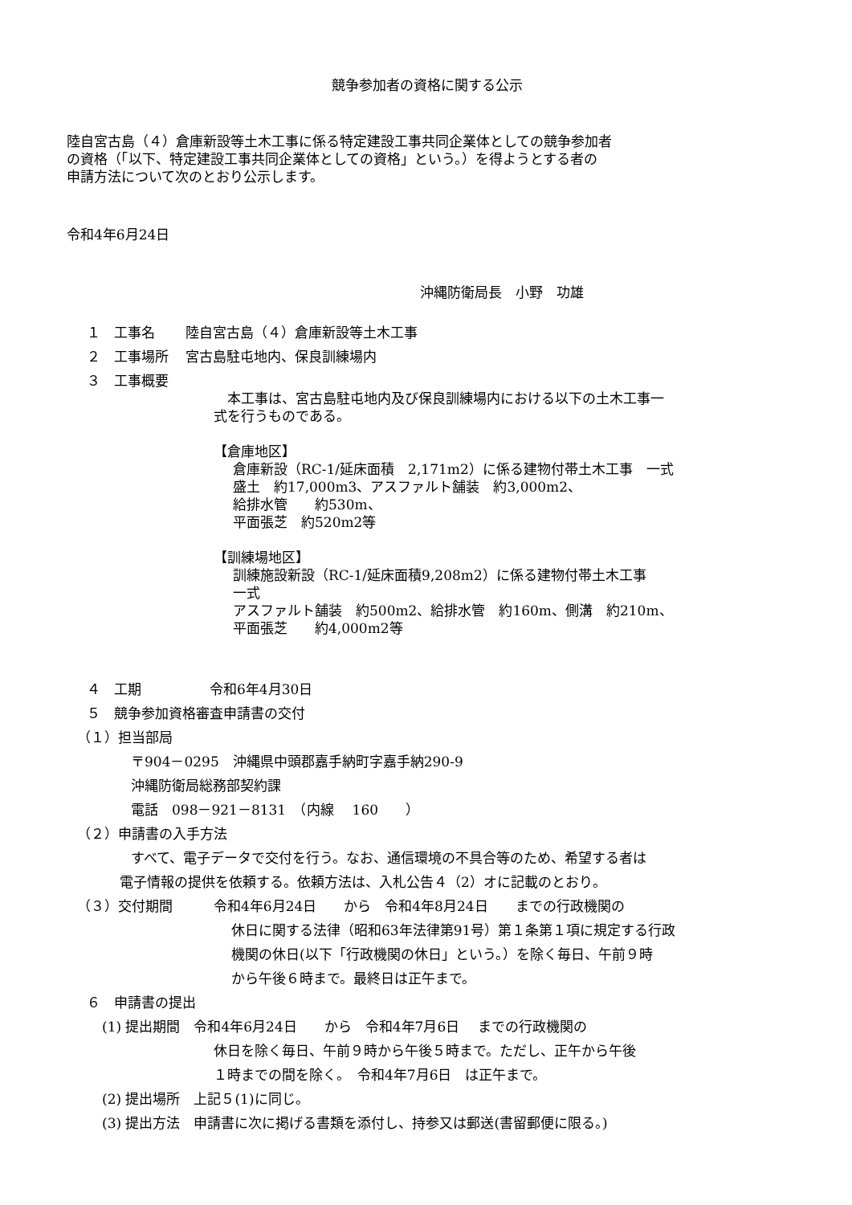競争参加者の資格に関する公示
陸自宮古島（４）倉庫新設等土木工事に係る特定建設工事共同企業体としての競争参加者
の資格（「以下、特定建設工事共同企業体としての資格」という。）を得ようとする者の
申請方法について次のとおり公示します。
令和4年6月24日
沖縄防衛局長　小野　功雄
１　工事名 陸自宮古島（４）倉庫新設等土木工事
２　工事場所 宮古島駐屯地内、保良訓練場内
３　工事概要
　本工事は、宮古島駐屯地内及び保良訓練場内における以下の土木工事一
式を行うものである。
【倉庫地区】
倉庫新設（RC-1/延床面積　2,171m2）に係る建物付帯土木工事　一式
盛土　約17,000m3、アスファルト舗装　約3,000m2、
給排水管　　約530m、
平面張芝　約520m2等
【訓練場地区】
訓練施設新設（RC-1/延床面積9,208m2）に係る建物付帯土木工事
一式
アスファルト舗装　約500m2、給排水管　約160m、側溝　約210m、
平面張芝　　約4,000m2等
４　工期　　　　　令和6年4月30日
５　競争参加資格審査申請書の交付
（１）担当部局
〒904－0295　沖縄県中頭郡嘉手納町字嘉手納290-9
沖縄防衛局総務部契約課
電話　098－921－8131　（内線　 160　　）
（２）申請書の入手方法
すべて、電子データで交付を行う。なお、通信環境の不具合等のため、希望する者は
電子情報の提供を依頼する。依頼方法は、入札公告４（2）オに記載のとおり。
（３）交付期間　　　令和4年6月24日　　から　令和4年8月24日　　までの行政機関の
休日に関する法律（昭和63年法律第91号）第１条第１項に規定する行政
機関の休日(以下「行政機関の休日」という。）を除く毎日、午前９時
から午後６時まで。最終日は正午まで。
６　申請書の提出
(1) 提出期間　令和4年6月24日　　から　令和4年7月6日　 までの行政機関の
休日を除く毎日、午前９時から午後５時まで。ただし、正午から午後
１時までの間を除く。　令和4年7月6日　は正午まで。
(2) 提出場所　上記５(1)に同じ。
(3) 提出方法　申請書に次に掲げる書類を添付し、持参又は郵送(書留郵便に限る。)